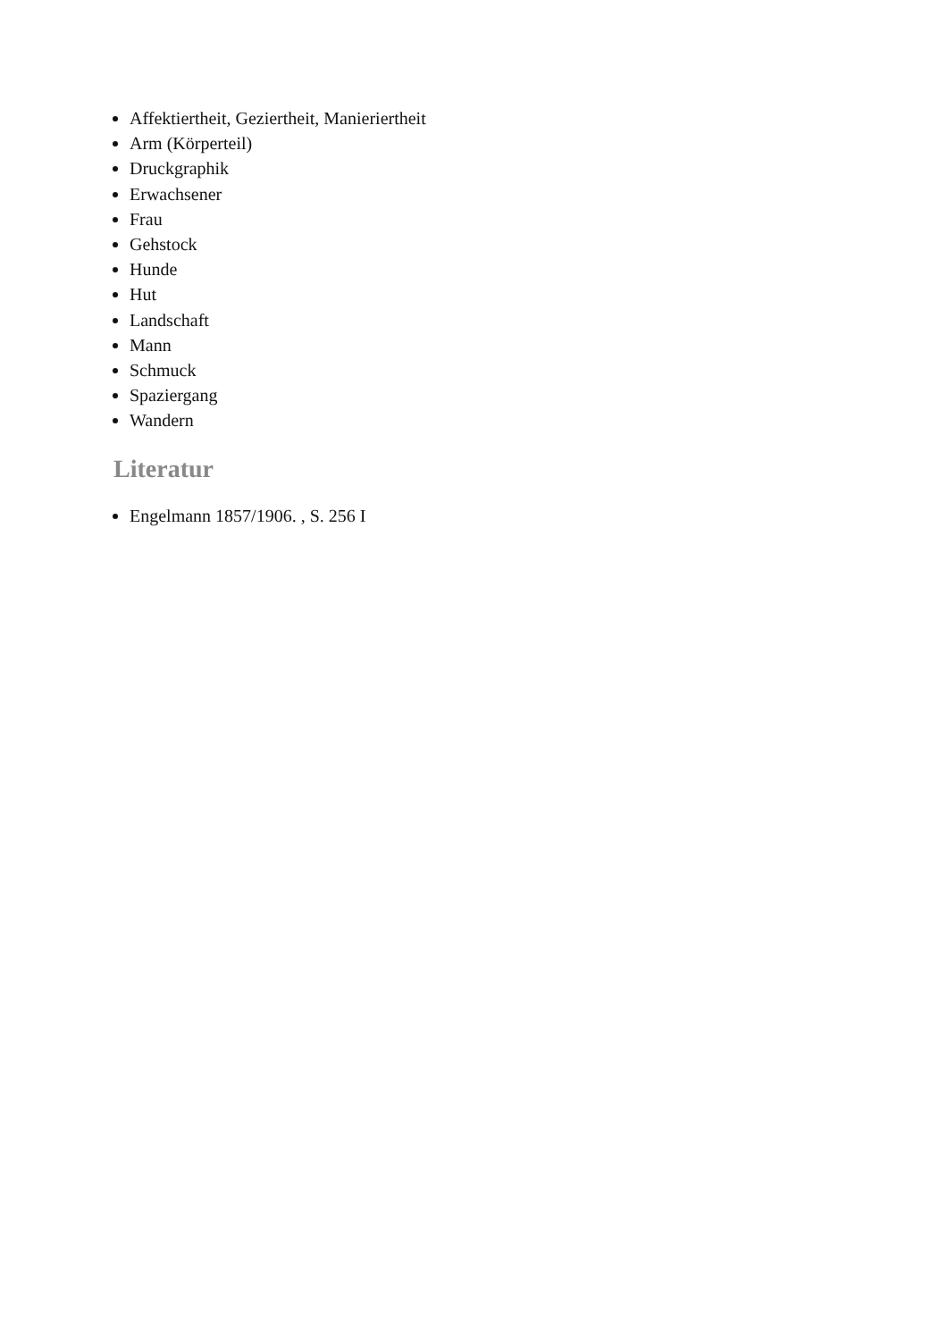Affektiertheit, Geziertheit, Manieriertheit
Arm (Körperteil)
Druckgraphik
Erwachsener
Frau
Gehstock
Hunde
Hut
Landschaft
Mann
Schmuck
Spaziergang
Wandern
Literatur
Engelmann 1857/1906. , S. 256 I